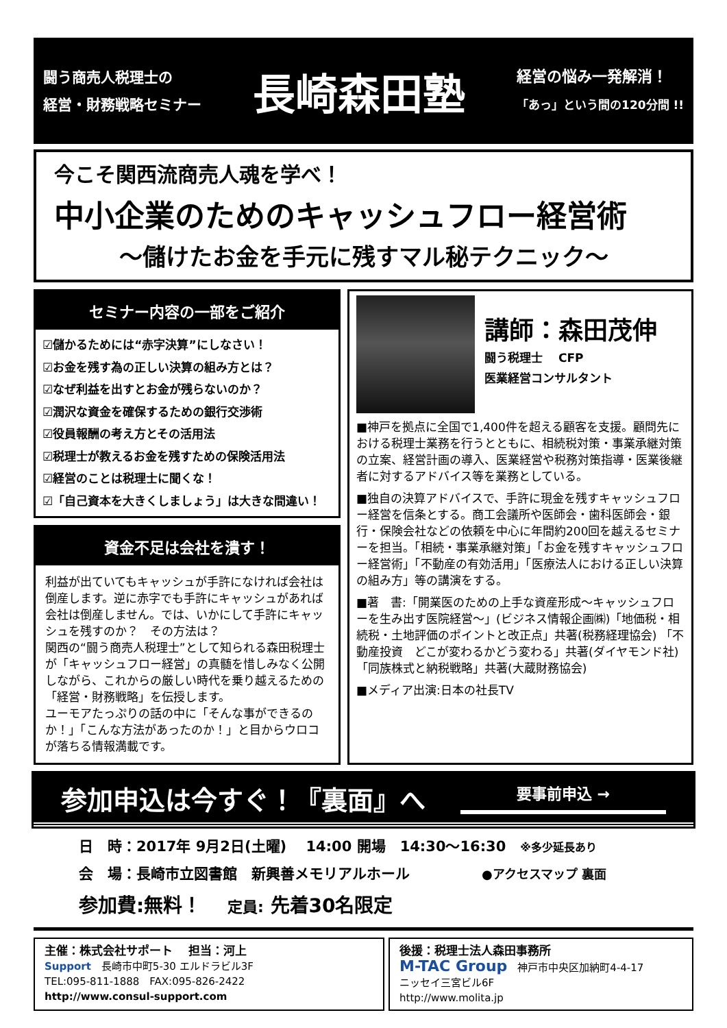闘う商売人税理士の
経営・財務戦略セミナー
長崎森田塾
経営の悩み一発解消！
「あっ」という間の120分間 !!
今こそ関西流商売人魂を学べ！
中小企業のためのキャッシュフロー経営術
～儲けたお金を手元に残すマル秘テクニック～
セミナー内容の一部をご紹介
☑儲かるためには“赤字決算”にしなさい！
☑お金を残す為の正しい決算の組み方とは？
☑なぜ利益を出すとお金が残らないのか？
☑潤沢な資金を確保するための銀行交渉術
☑役員報酬の考え方とその活用法
☑税理士が教えるお金を残すための保険活用法
☑経営のことは税理士に聞くな！
☑「自己資本を大きくしましょう」は大きな間違い！
資金不足は会社を潰す！
利益が出ていてもキャッシュが手許になければ会社は倒産します。逆に赤字でも手許にキャッシュがあれば会社は倒産しません。では、いかにして手許にキャッシュを残すのか？　その方法は？
関西の“闘う商売人税理士”として知られる森田税理士が「キャッシュフロー経営」の真髄を惜しみなく公開しながら、これからの厳しい時代を乗り越えるための「経営・財務戦略」を伝授します。
ユーモアたっぷりの話の中に「そんな事ができるのか！」「こんな方法があったのか！」と目からウロコが落ちる情報満載です。
講師：森田茂伸
闘う税理士　 CFP
医業経営コンサルタント
■神戸を拠点に全国で1,400件を超える顧客を支援。顧問先における税理士業務を行うとともに、相続税対策・事業承継対策の立案、経営計画の導入、医業経営や税務対策指導・医業後継者に対するアドバイス等を業務としている。
■独自の決算アドバイスで、手許に現金を残すキャッシュフロー経営を信条とする。商工会議所や医師会・歯科医師会・銀行・保険会社などの依頼を中心に年間約200回を越えるセミナーを担当。「相続・事業承継対策」「お金を残すキャッシュフロー経営術」「不動産の有効活用」「医療法人における正しい決算の組み方」等の講演をする。
■著　書:「開業医のための上手な資産形成～キャッシュフローを生み出す医院経営～」(ビジネス情報企画㈱)「地価税・相続税・土地評価のポイントと改正点」共著(税務経理協会) 「不動産投資　どこが変わるかどう変わる」共著(ダイヤモンド社) 「同族株式と納税戦略」共著(大蔵財務協会)
■メディア出演:日本の社長TV
参加申込は今すぐ！『裏面』へ
要事前申込 →
日　時：2017年 9月2日(土曜)　 14:00 開場　14:30～16:30　※多少延長あり
会　場：長崎市立図書館　新興善メモリアルホール　　　　　●アクセスマップ 裏面
参加費:無料！　 定員: 先着30名限定
主催：株式会社サポート　 担当：河上
Support　長崎市中町5-30 エルドラビル3F
TEL:095-811-1888　FAX:095-826-2422
http://www.consul-support.com
後援：税理士法人森田事務所
M-TAC Group　神戸市中央区加納町4-4-17
ニッセイ三宮ビル6F
http://www.molita.jp